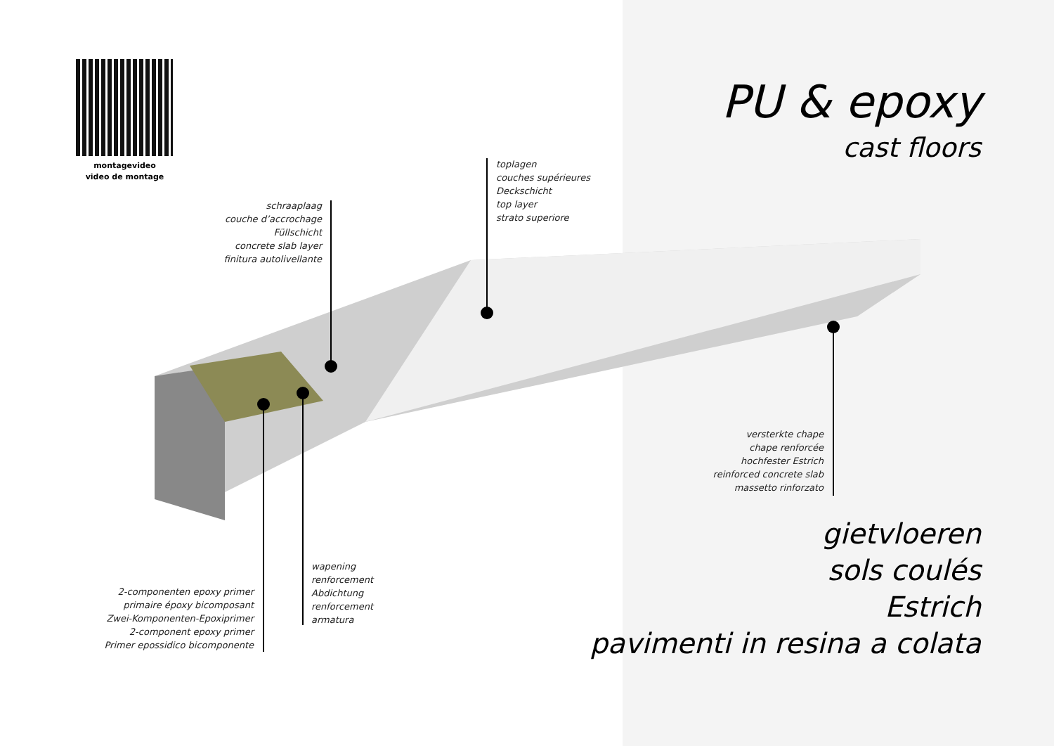montagevideo
video de montage
PU & epoxy
cast floors
toplagen
couches supérieures
Deckschicht
top layer
strato superiore
schraaplaag
couche d’accrochage
Füllschicht
concrete slab layer
finitura autolivellante
versterkte chape
chape renforcée
hochfester Estrich
reinforced concrete slab
massetto rinforzato
wapening
renforcement
Abdichtung
renforcement
armatura
2-componenten epoxy primer
primaire époxy bicomposant
Zwei-Komponenten-Epoxiprimer
2-component epoxy primer
Primer epossidico bicomponente
gietvloeren
sols coulés
Estrich
pavimenti in resina a colata